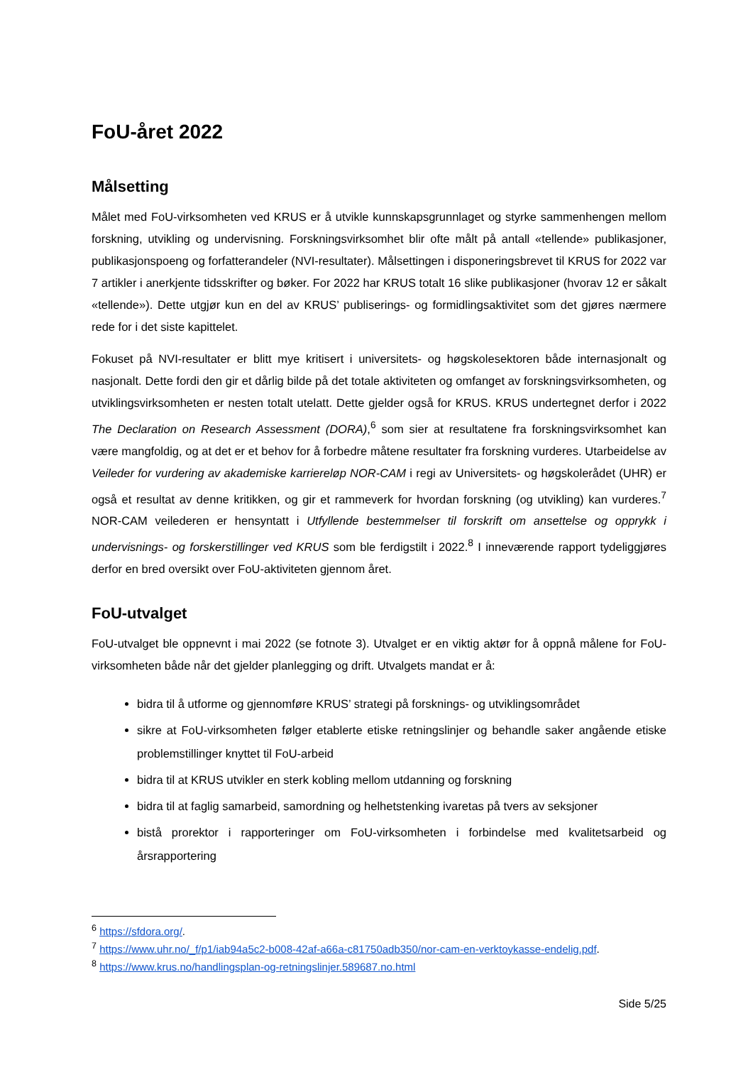FoU-året 2022
Målsetting
Målet med FoU-virksomheten ved KRUS er å utvikle kunnskapsgrunnlaget og styrke sammenhengen mellom forskning, utvikling og undervisning. Forskningsvirksomhet blir ofte målt på antall «tellende» publikasjoner, publikasjonspoeng og forfatterandeler (NVI-resultater). Målsettingen i disponeringsbrevet til KRUS for 2022 var 7 artikler i anerkjente tidsskrifter og bøker. For 2022 har KRUS totalt 16 slike publikasjoner (hvorav 12 er såkalt «tellende»). Dette utgjør kun en del av KRUS’ publiserings- og formidlingsaktivitet som det gjøres nærmere rede for i det siste kapittelet.
Fokuset på NVI-resultater er blitt mye kritisert i universitets- og høgskolesektoren både internasjonalt og nasjonalt. Dette fordi den gir et dårlig bilde på det totale aktiviteten og omfanget av forskningsvirksomheten, og utviklingsvirksomheten er nesten totalt utelatt. Dette gjelder også for KRUS. KRUS undertegnet derfor i 2022 The Declaration on Research Assessment (DORA),<sup>6</sup> som sier at resultatene fra forskningsvirksomhet kan være mangfoldig, og at det er et behov for å forbedre måtene resultater fra forskning vurderes. Utarbeidelse av Veileder for vurdering av akademiske karriereløp NOR-CAM i regi av Universitets- og høgskolerådet (UHR) er også et resultat av denne kritikken, og gir et rammeverk for hvordan forskning (og utvikling) kan vurderes.<sup>7</sup> NOR-CAM veilederen er hensyntatt i Utfyllende bestemmelser til forskrift om ansettelse og opprykk i undervisnings- og forskerstillinger ved KRUS som ble ferdigstilt i 2022.<sup>8</sup> I inneværende rapport tydeliggjøres derfor en bred oversikt over FoU-aktiviteten gjennom året.
FoU-utvalget
FoU-utvalget ble oppnevnt i mai 2022 (se fotnote 3). Utvalget er en viktig aktør for å oppnå målene for FoU-virksomheten både når det gjelder planlegging og drift. Utvalgets mandat er å:
bidra til å utforme og gjennomføre KRUS’ strategi på forsknings- og utviklingsområdet
sikre at FoU-virksomheten følger etablerte etiske retningslinjer og behandle saker angående etiske problemstillinger knyttet til FoU-arbeid
bidra til at KRUS utvikler en sterk kobling mellom utdanning og forskning
bidra til at faglig samarbeid, samordning og helhetstenking ivaretas på tvers av seksjoner
bistå prorektor i rapporteringer om FoU-virksomheten i forbindelse med kvalitetsarbeid og årsrapportering
<sup>6</sup> https://sfdora.org/.
<sup>7</sup> https://www.uhr.no/_f/p1/iab94a5c2-b008-42af-a66a-c81750adb350/nor-cam-en-verktoykasse-endelig.pdf.
<sup>8</sup> https://www.krus.no/handlingsplan-og-retningslinjer.589687.no.html
Side 5/25